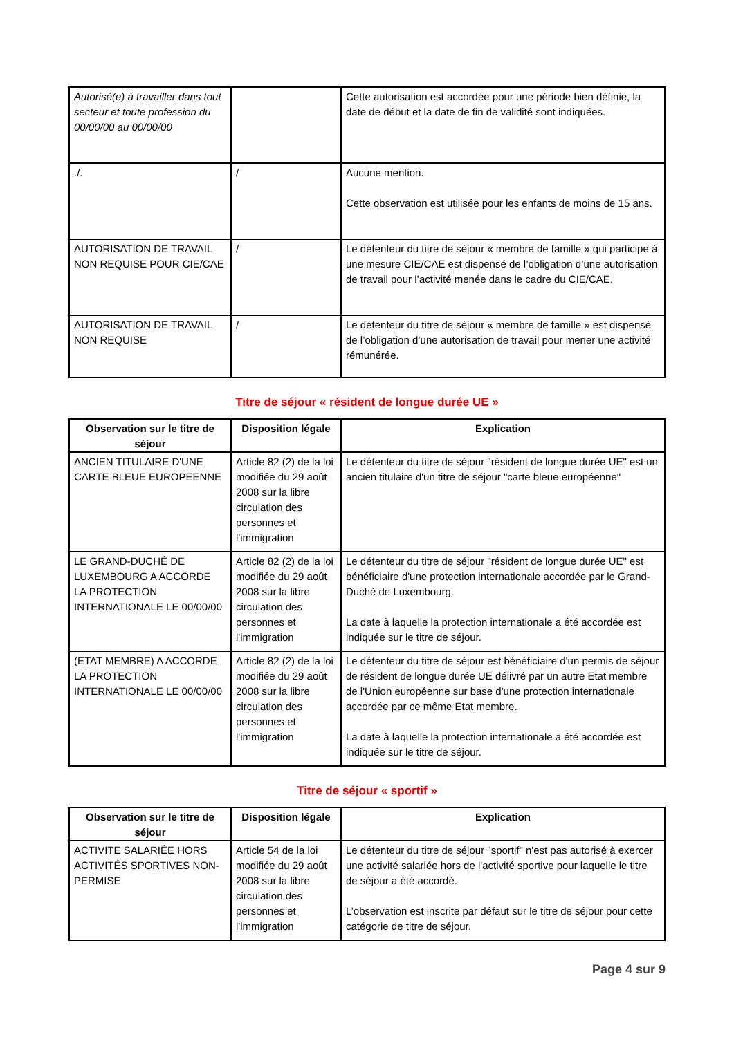| Autorisé(e) à travailler dans tout secteur et toute profession du 00/00/00 au 00/00/00 | | Cette autorisation est accordée pour une période bien définie, la date de début et la date de fin de validité sont indiquées. |
| ./. | / | Aucune mention. Cette observation est utilisée pour les enfants de moins de 15 ans. |
| AUTORISATION DE TRAVAIL NON REQUISE POUR CIE/CAE | / | Le détenteur du titre de séjour « membre de famille » qui participe à une mesure CIE/CAE est dispensé de l’obligation d’une autorisation de travail pour l’activité menée dans le cadre du CIE/CAE. |
| AUTORISATION DE TRAVAIL NON REQUISE | / | Le détenteur du titre de séjour « membre de famille » est dispensé de l’obligation d’une autorisation de travail pour mener une activité rémunérée. |
Titre de séjour « résident de longue durée UE »
| Observation sur le titre de séjour | Disposition légale | Explication |
| --- | --- | --- |
| ANCIEN TITULAIRE D'UNE CARTE BLEUE EUROPEENNE | Article 82 (2) de la loi modifiée du 29 août 2008 sur la libre circulation des personnes et l'immigration | Le détenteur du titre de séjour "résident de longue durée UE" est un ancien titulaire d'un titre de séjour "carte bleue européenne" |
| LE GRAND-DUCHÉ DE LUXEMBOURG A ACCORDE LA PROTECTION INTERNATIONALE LE 00/00/00 | Article 82 (2) de la loi modifiée du 29 août 2008 sur la libre circulation des personnes et l'immigration | Le détenteur du titre de séjour "résident de longue durée UE" est bénéficiaire d'une protection internationale accordée par le Grand-Duché de Luxembourg. La date à laquelle la protection internationale a été accordée est indiquée sur le titre de séjour. |
| (ETAT MEMBRE) A ACCORDE LA PROTECTION INTERNATIONALE LE 00/00/00 | Article 82 (2) de la loi modifiée du 29 août 2008 sur la libre circulation des personnes et l'immigration | Le détenteur du titre de séjour est bénéficiaire d'un permis de séjour de résident de longue durée UE délivré par un autre Etat membre de l'Union européenne sur base d'une protection internationale accordée par ce même Etat membre. La date à laquelle la protection internationale a été accordée est indiquée sur le titre de séjour. |
Titre de séjour « sportif »
| Observation sur le titre de séjour | Disposition légale | Explication |
| --- | --- | --- |
| ACTIVITE SALARIÉE HORS ACTIVITÉS SPORTIVES NON-PERMISE | Article 54 de la loi modifiée du 29 août 2008 sur la libre circulation des personnes et l'immigration | Le détenteur du titre de séjour "sportif" n'est pas autorisé à exercer une activité salariée hors de l'activité sportive pour laquelle le titre de séjour a été accordé. L’observation est inscrite par défaut sur le titre de séjour pour cette catégorie de titre de séjour. |
Page 4 sur 9